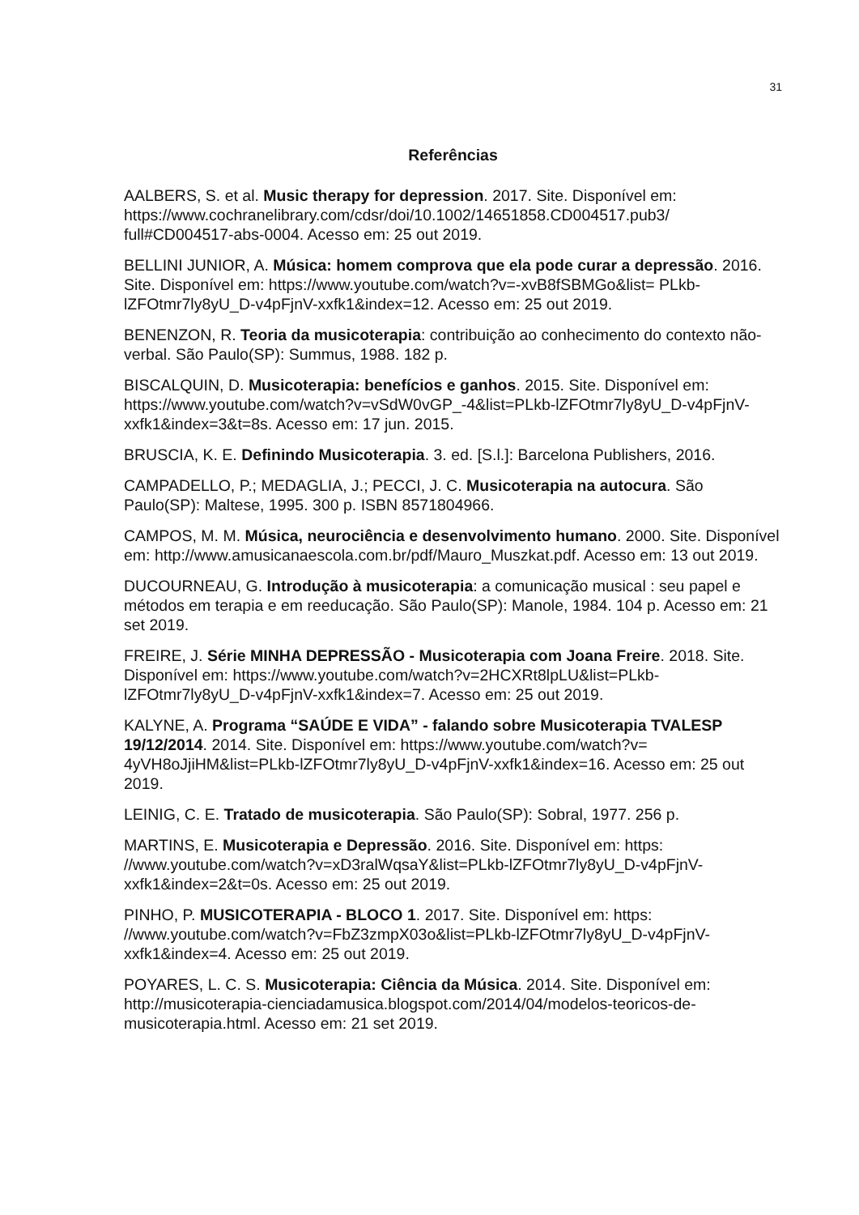31
Referências
AALBERS, S. et al. Music therapy for depression. 2017. Site. Disponível em: https://www.cochranelibrary.com/cdsr/doi/10.1002/14651858.CD004517.pub3/ full#CD004517-abs-0004. Acesso em: 25 out 2019.
BELLINI JUNIOR, A. Música: homem comprova que ela pode curar a depressão. 2016. Site. Disponível em: https://www.youtube.com/watch?v=-xvB8fSBMGo&list= PLkb-lZFOtmr7ly8yU_D-v4pFjnV-xxfk1&index=12. Acesso em: 25 out 2019.
BENENZON, R. Teoria da musicoterapia: contribuição ao conhecimento do contexto não-verbal. São Paulo(SP): Summus, 1988. 182 p.
BISCALQUIN, D. Musicoterapia: benefícios e ganhos. 2015. Site. Disponível em: https://www.youtube.com/watch?v=vSdW0vGP_-4&list=PLkb-lZFOtmr7ly8yU_D-v4pFjnV-xxfk1&index=3&t=8s. Acesso em: 17 jun. 2015.
BRUSCIA, K. E. Definindo Musicoterapia. 3. ed. [S.l.]: Barcelona Publishers, 2016.
CAMPADELLO, P.; MEDAGLIA, J.; PECCI, J. C. Musicoterapia na autocura. São Paulo(SP): Maltese, 1995. 300 p. ISBN 8571804966.
CAMPOS, M. M. Música, neurociência e desenvolvimento humano. 2000. Site. Disponível em: http://www.amusicanaescola.com.br/pdf/Mauro_Muszkat.pdf. Acesso em: 13 out 2019.
DUCOURNEAU, G. Introdução à musicoterapia: a comunicação musical : seu papel e métodos em terapia e em reeducação. São Paulo(SP): Manole, 1984. 104 p. Acesso em: 21 set 2019.
FREIRE, J. Série MINHA DEPRESSÃO - Musicoterapia com Joana Freire. 2018. Site. Disponível em: https://www.youtube.com/watch?v=2HCXRt8lpLU&list=PLkb-lZFOtmr7ly8yU_D-v4pFjnV-xxfk1&index=7. Acesso em: 25 out 2019.
KALYNE, A. Programa “SAÚDE E VIDA” - falando sobre Musicoterapia TVALESP 19/12/2014. 2014. Site. Disponível em: https://www.youtube.com/watch?v= 4yVH8oJjiHM&list=PLkb-lZFOtmr7ly8yU_D-v4pFjnV-xxfk1&index=16. Acesso em: 25 out 2019.
LEINIG, C. E. Tratado de musicoterapia. São Paulo(SP): Sobral, 1977. 256 p.
MARTINS, E. Musicoterapia e Depressão. 2016. Site. Disponível em: https: //www.youtube.com/watch?v=xD3ralWqsaY&list=PLkb-lZFOtmr7ly8yU_D-v4pFjnV-xxfk1&index=2&t=0s. Acesso em: 25 out 2019.
PINHO, P. MUSICOTERAPIA - BLOCO 1. 2017. Site. Disponível em: https: //www.youtube.com/watch?v=FbZ3zmpX03o&list=PLkb-lZFOtmr7ly8yU_D-v4pFjnV-xxfk1&index=4. Acesso em: 25 out 2019.
POYARES, L. C. S. Musicoterapia: Ciência da Música. 2014. Site. Disponível em: http://musicoterapia-cienciadamusica.blogspot.com/2014/04/modelos-teoricos-de-musicoterapia.html. Acesso em: 21 set 2019.